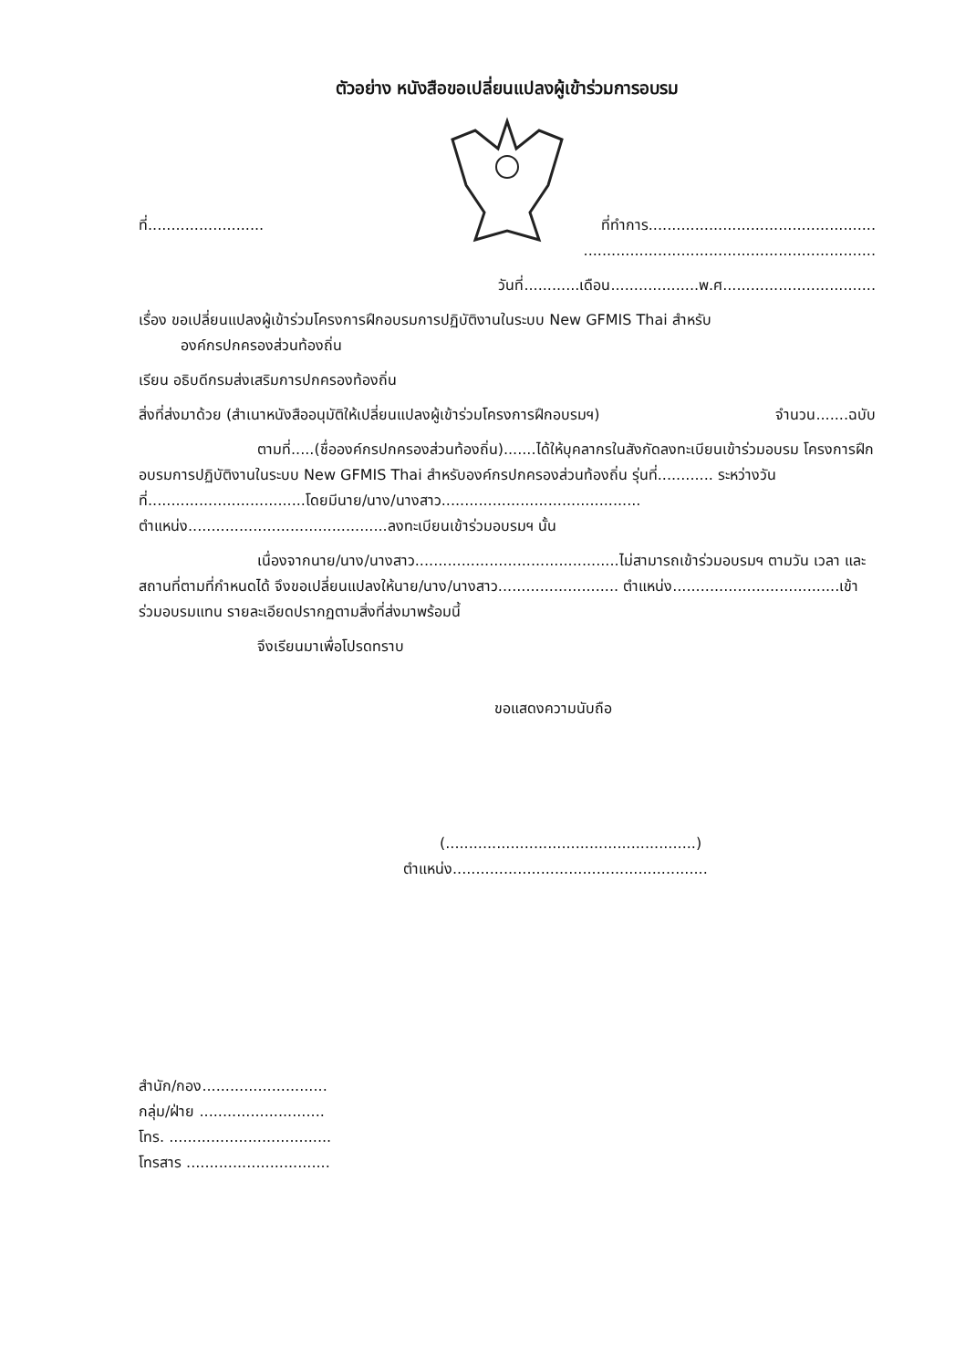ตัวอย่าง หนังสือขอเปลี่ยนแปลงผู้เข้าร่วมการอบรม
ที่......................... ที่ทำการ.................................................
...............................................................
วันที่............เดือน...................พ.ศ.................................
เรื่อง ขอเปลี่ยนแปลงผู้เข้าร่วมโครงการฝึกอบรมการปฏิบัติงานในระบบ New GFMIS Thai สำหรับ
องค์กรปกครองส่วนท้องถิ่น
เรียน อธิบดีกรมส่งเสริมการปกครองท้องถิ่น
สิ่งที่ส่งมาด้วย (สำเนาหนังสืออนุมัติให้เปลี่ยนแปลงผู้เข้าร่วมโครงการฝึกอบรมฯ) จำนวน.......ฉบับ
ตามที่.....(ชื่อองค์กรปกครองส่วนท้องถิ่น).......ได้ให้บุคลากรในสังกัดลงทะเบียนเข้าร่วมอบรม โครงการฝึกอบรมการปฏิบัติงานในระบบ New GFMIS Thai สำหรับองค์กรปกครองส่วนท้องถิ่น รุ่นที่............ ระหว่างวันที่..................................โดยมีนาย/นาง/นางสาว........................................... ตำแหน่ง...........................................ลงทะเบียนเข้าร่วมอบรมฯ นั้น
เนื่องจากนาย/นาง/นางสาว............................................ไม่สามารถเข้าร่วมอบรมฯ ตามวัน เวลา และสถานที่ตามที่กำหนดได้ จึงขอเปลี่ยนแปลงให้นาย/นาง/นางสาว.......................... ตำแหน่ง....................................เข้าร่วมอบรมแทน รายละเอียดปรากฏตามสิ่งที่ส่งมาพร้อมนี้
จึงเรียนมาเพื่อโปรดทราบ
ขอแสดงความนับถือ
(......................................................)
ตำแหน่ง.......................................................
สำนัก/กอง...........................
กลุ่ม/ฝ่าย ...........................
โทร. ...................................
โทรสาร ...............................